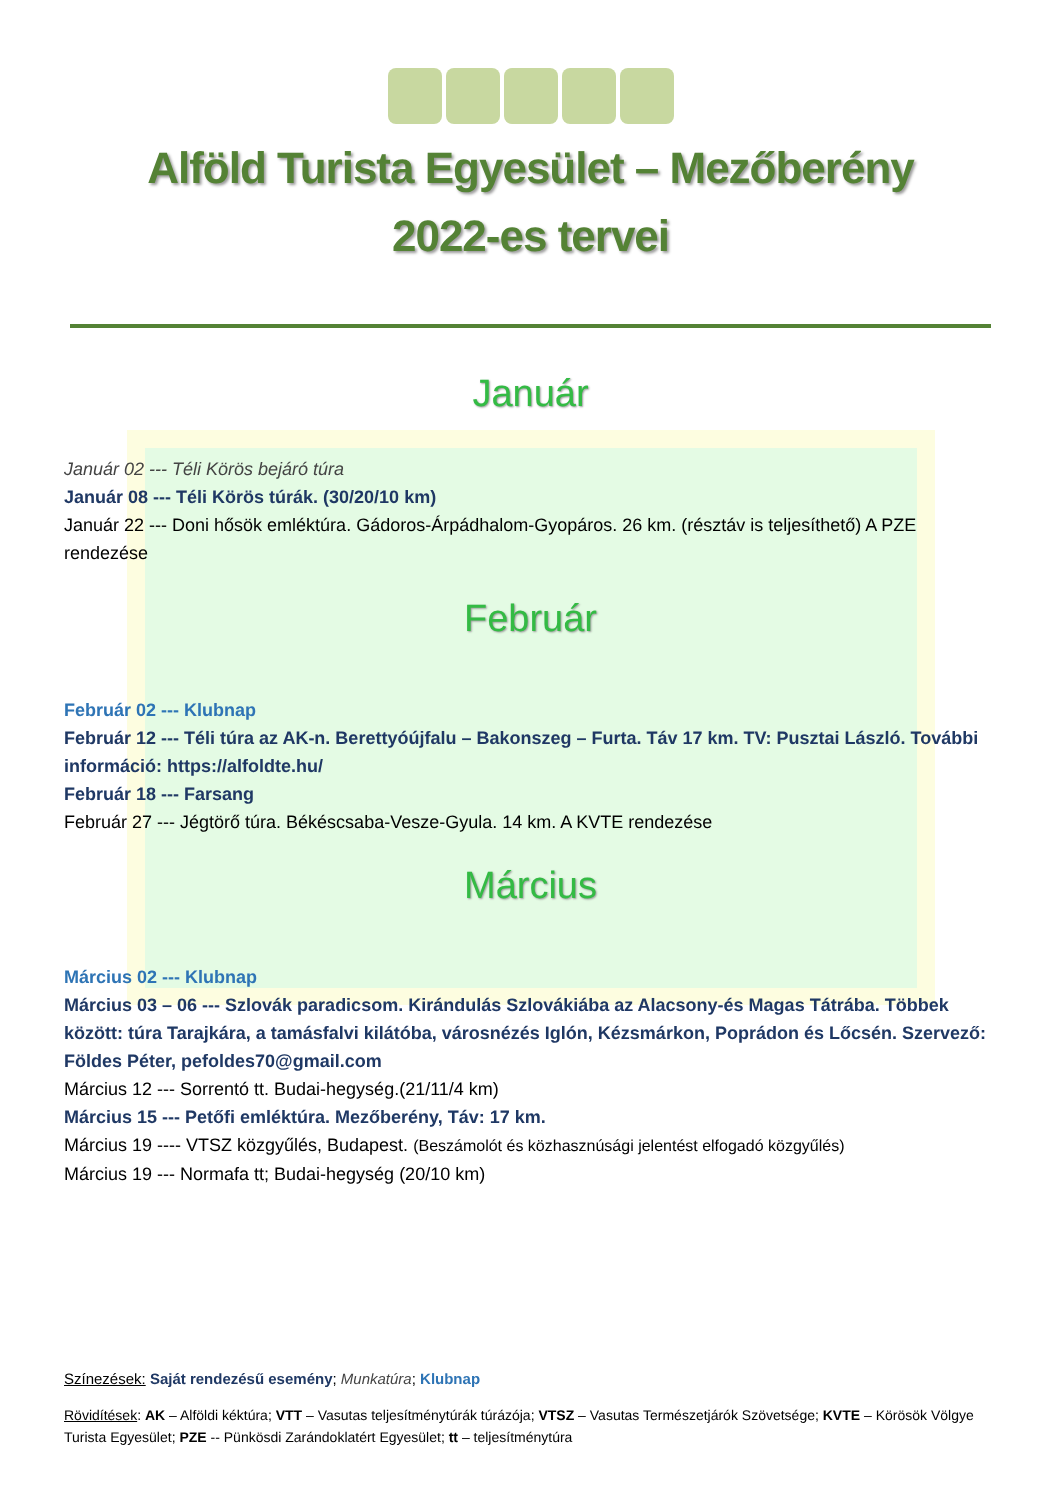Alföld Turista Egyesület – Mezőberény
2022-es tervei
Január
Január 02 --- Téli Körös bejáró túra
Január 08 --- Téli Körös túrák. (30/20/10 km)
Január 22 --- Doni hősök emléktúra. Gádoros-Árpádhalom-Gyopáros. 26 km. (résztáv is teljesíthető) A PZE rendezése
Február
Február 02 --- Klubnap
Február 12 --- Téli túra az AK-n. Berettyóújfalu – Bakonszeg – Furta. Táv 17 km. TV: Pusztai László. További információ: https://alfoldte.hu/
Február 18 --- Farsang
Február 27 --- Jégtörő túra. Békéscsaba-Vesze-Gyula. 14 km. A KVTE rendezése
Március
Március 02 --- Klubnap
Március 03 – 06 --- Szlovák paradicsom. Kirándulás Szlovákiába az Alacsony-és Magas Tátrába. Többek között: túra Tarajkára, a tamásfalvi kilátóba, városnézés Iglón, Kézsmárkon, Poprádon és Lőcsén. Szervező: Földes Péter, pefoldes70@gmail.com
Március 12 --- Sorrentó tt. Budai-hegység.(21/11/4 km)
Március 15 --- Petőfi emléktúra. Mezőberény, Táv: 17 km.
Március 19 ---- VTSZ közgyűlés, Budapest. (Beszámolót és közhasznúsági jelentést elfogadó közgyűlés)
Március 19 --- Normafa tt; Budai-hegység (20/10 km)
Színezések: Saját rendezésű esemény; Munkatúra; Klubnap
Rövidítések: AK – Alföldi kéktúra; VTT – Vasutas teljesítménytúrák túrázója; VTSZ – Vasutas Természetjárók Szövetsége; KVTE – Körösök Völgye Turista Egyesület; PZE -- Pünkösdi Zarándoklatért Egyesület; tt – teljesítménytúra